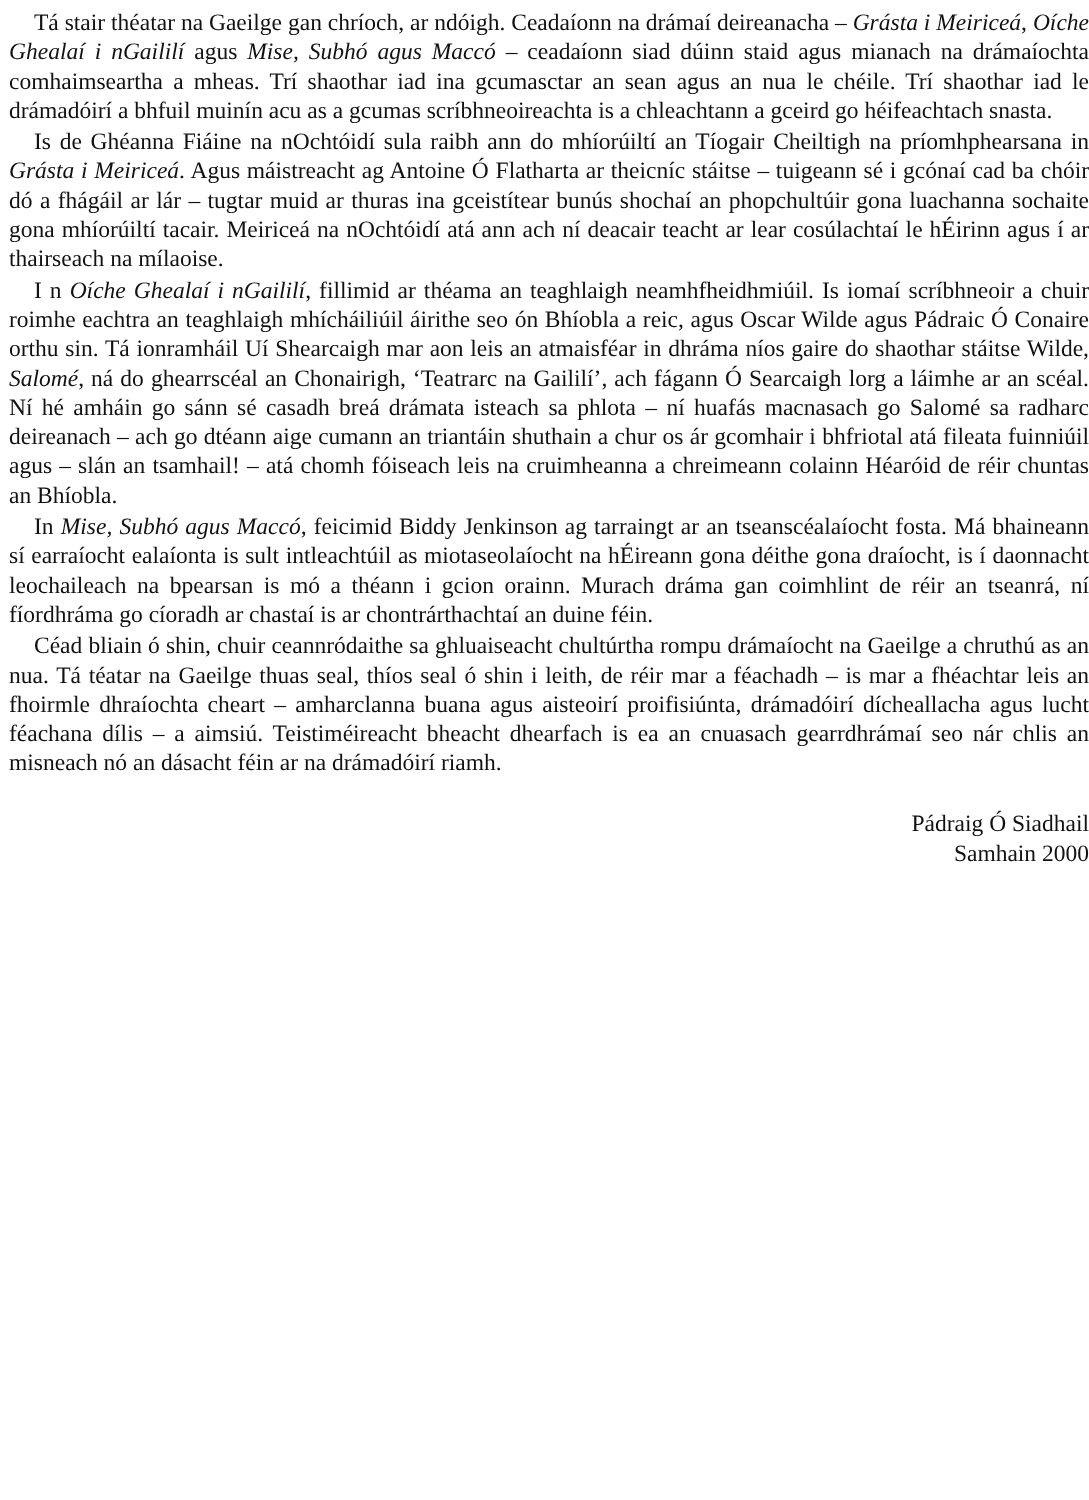Tá stair théatar na Gaeilge gan chríoch, ar ndóigh. Ceadaíonn na drámaí deireanacha – Grásta i Meiriceá, Oíche Ghealaí i nGaililí agus Mise, Subhó agus Maccó – ceadaíonn siad dúinn staid agus mianach na drámaíochta comhaimseartha a mheas. Trí shaothar iad ina gcumasctar an sean agus an nua le chéile. Trí shaothar iad le drámadóirí a bhfuil muinín acu as a gcumas scríbhneoireachta is a chleachtann a gceird go héifeachtach snasta.
Is de Ghéanna Fiáine na nOchtóidí sula raibh ann do mhíorúiltí an Tíogair Cheiltigh na príomhphearsana in Grásta i Meiriceá. Agus máistreacht ag Antoine Ó Flatharta ar theicníc stáitse – tuigeann sé i gcónaí cad ba chóir dó a fhágáil ar lár – tugtar muid ar thuras ina gceistítear bunús shochaí an phopchultúir gona luachanna sochaite gona mhíorúiltí tacair. Meiriceá na nOchtóidí atá ann ach ní deacair teacht ar lear cosúlachtaí le hÉirinn agus í ar thairseach na mílaoise.
I n Oíche Ghealaí i nGaililí, fillimid ar théama an teaghlaigh neamhfheidhmiúil. Is iomaí scríbhneoir a chuir roimhe eachtra an teaghlaigh mhícháiliúil áirithe seo ón Bhíobla a reic, agus Oscar Wilde agus Pádraic Ó Conaire orthu sin. Tá ionramháil Uí Shearcaigh mar aon leis an atmaisféar in dhráma níos gaire do shaothar stáitse Wilde, Salomé, ná do ghearrscéal an Chonairigh, ‘Teatrarc na Gaililí’, ach fágann Ó Searcaigh lorg a láimhe ar an scéal. Ní hé amháin go sánn sé casadh breá drámata isteach sa phlota – ní huafás macnasach go Salomé sa radharc deireanach – ach go dtéann aige cumann an triantáin shuthain a chur os ár gcomhair i bhfriotal atá fileata fuinniúil agus – slán an tsamhail! – atá chomh fóiseach leis na cruimheanna a chreimeann colainn Héaróid de réir chuntas an Bhíobla.
In Mise, Subhó agus Maccó, feicimid Biddy Jenkinson ag tarraingt ar an tseanscéalaíocht fosta. Má bhaineann sí earraíocht ealaíonta is sult intleachtúil as miotaseolaíocht na hÉireann gona déithe gona draíocht, is í daonnacht leochaileach na bpearsan is mó a théann i gcion orainn. Murach dráma gan coimhlint de réir an tseanrá, ní fíordhráma go cíoradh ar chastaí is ar chontrárthachtaí an duine féin.
Céad bliain ó shin, chuir ceannródaithe sa ghluaiseacht chultúrtha rompu drámaíocht na Gaeilge a chruthú as an nua. Tá téatar na Gaeilge thuas seal, thíos seal ó shin i leith, de réir mar a féachadh – is mar a fhéachtar leis an fhoirmle dhraíochta cheart – amharclanna buana agus aisteoirí proifisiúnta, drámadóirí dícheallacha agus lucht féachana dílis – a aimsiú. Teistiméireacht bheacht dhearfach is ea an cnuasach gearrdhrámaí seo nár chlis an misneach nó an dásacht féin ar na drámadóirí riamh.
Pádraig Ó Siadhail
Samhain 2000